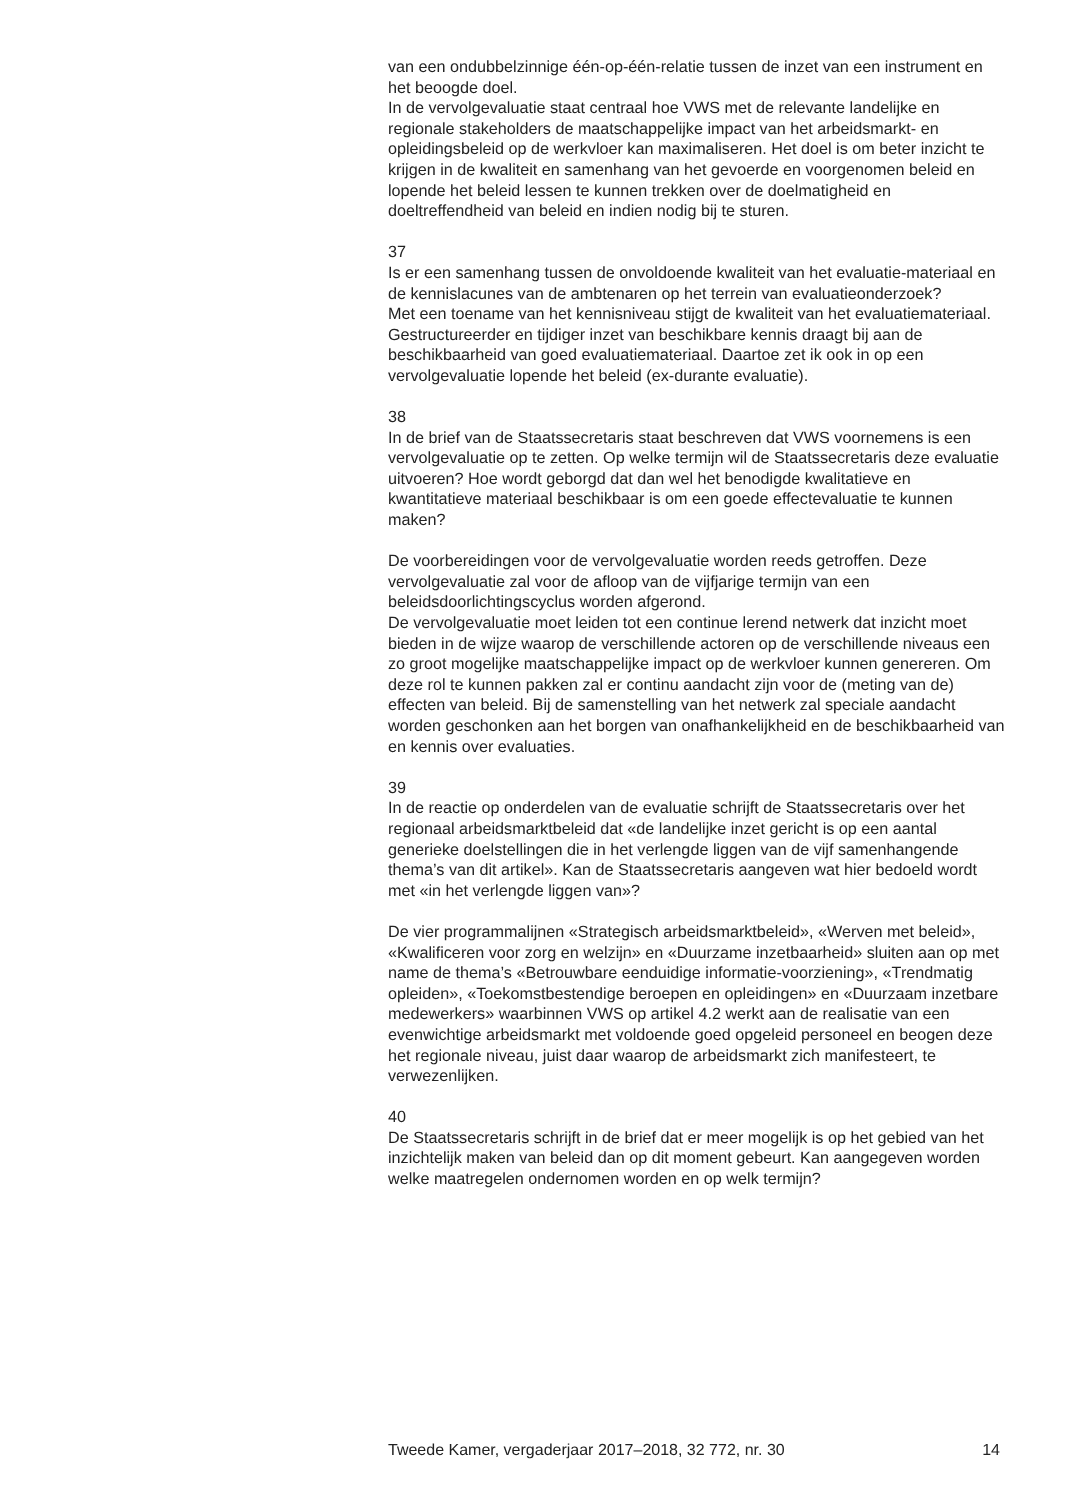van een ondubbelzinnige één-op-één-relatie tussen de inzet van een instrument en het beoogde doel.
In de vervolgevaluatie staat centraal hoe VWS met de relevante landelijke en regionale stakeholders de maatschappelijke impact van het arbeidsmarkt- en opleidingsbeleid op de werkvloer kan maximaliseren. Het doel is om beter inzicht te krijgen in de kwaliteit en samenhang van het gevoerde en voorgenomen beleid en lopende het beleid lessen te kunnen trekken over de doelmatigheid en doeltreffendheid van beleid en indien nodig bij te sturen.
37
Is er een samenhang tussen de onvoldoende kwaliteit van het evaluatie-materiaal en de kennislacunes van de ambtenaren op het terrein van evaluatieonderzoek?
Met een toename van het kennisniveau stijgt de kwaliteit van het evaluatiemateriaal. Gestructureerder en tijdiger inzet van beschikbare kennis draagt bij aan de beschikbaarheid van goed evaluatiemateriaal. Daartoe zet ik ook in op een vervolgevaluatie lopende het beleid (ex-durante evaluatie).
38
In de brief van de Staatssecretaris staat beschreven dat VWS voornemens is een vervolgevaluatie op te zetten. Op welke termijn wil de Staatssecretaris deze evaluatie uitvoeren? Hoe wordt geborgd dat dan wel het benodigde kwalitatieve en kwantitatieve materiaal beschikbaar is om een goede effectevaluatie te kunnen maken?
De voorbereidingen voor de vervolgevaluatie worden reeds getroffen. Deze vervolgevaluatie zal voor de afloop van de vijfjarige termijn van een beleidsdoorlichtingscyclus worden afgerond.
De vervolgevaluatie moet leiden tot een continue lerend netwerk dat inzicht moet bieden in de wijze waarop de verschillende actoren op de verschillende niveaus een zo groot mogelijke maatschappelijke impact op de werkvloer kunnen genereren. Om deze rol te kunnen pakken zal er continu aandacht zijn voor de (meting van de) effecten van beleid. Bij de samenstelling van het netwerk zal speciale aandacht worden geschonken aan het borgen van onafhankelijkheid en de beschikbaarheid van en kennis over evaluaties.
39
In de reactie op onderdelen van de evaluatie schrijft de Staatssecretaris over het regionaal arbeidsmarktbeleid dat «de landelijke inzet gericht is op een aantal generieke doelstellingen die in het verlengde liggen van de vijf samenhangende thema’s van dit artikel». Kan de Staatssecretaris aangeven wat hier bedoeld wordt met «in het verlengde liggen van»?
De vier programmalijnen «Strategisch arbeidsmarktbeleid», «Werven met beleid», «Kwalificeren voor zorg en welzijn» en «Duurzame inzetbaarheid» sluiten aan op met name de thema’s «Betrouwbare eenduidige informatie-voorziening», «Trendmatig opleiden», «Toekomstbestendige beroepen en opleidingen» en «Duurzaam inzetbare medewerkers» waarbinnen VWS op artikel 4.2 werkt aan de realisatie van een evenwichtige arbeidsmarkt met voldoende goed opgeleid personeel en beogen deze het regionale niveau, juist daar waarop de arbeidsmarkt zich manifesteert, te verwezenlijken.
40
De Staatssecretaris schrijft in de brief dat er meer mogelijk is op het gebied van het inzichtelijk maken van beleid dan op dit moment gebeurt. Kan aangegeven worden welke maatregelen ondernomen worden en op welk termijn?
Tweede Kamer, vergaderjaar 2017–2018, 32 772, nr. 30 14